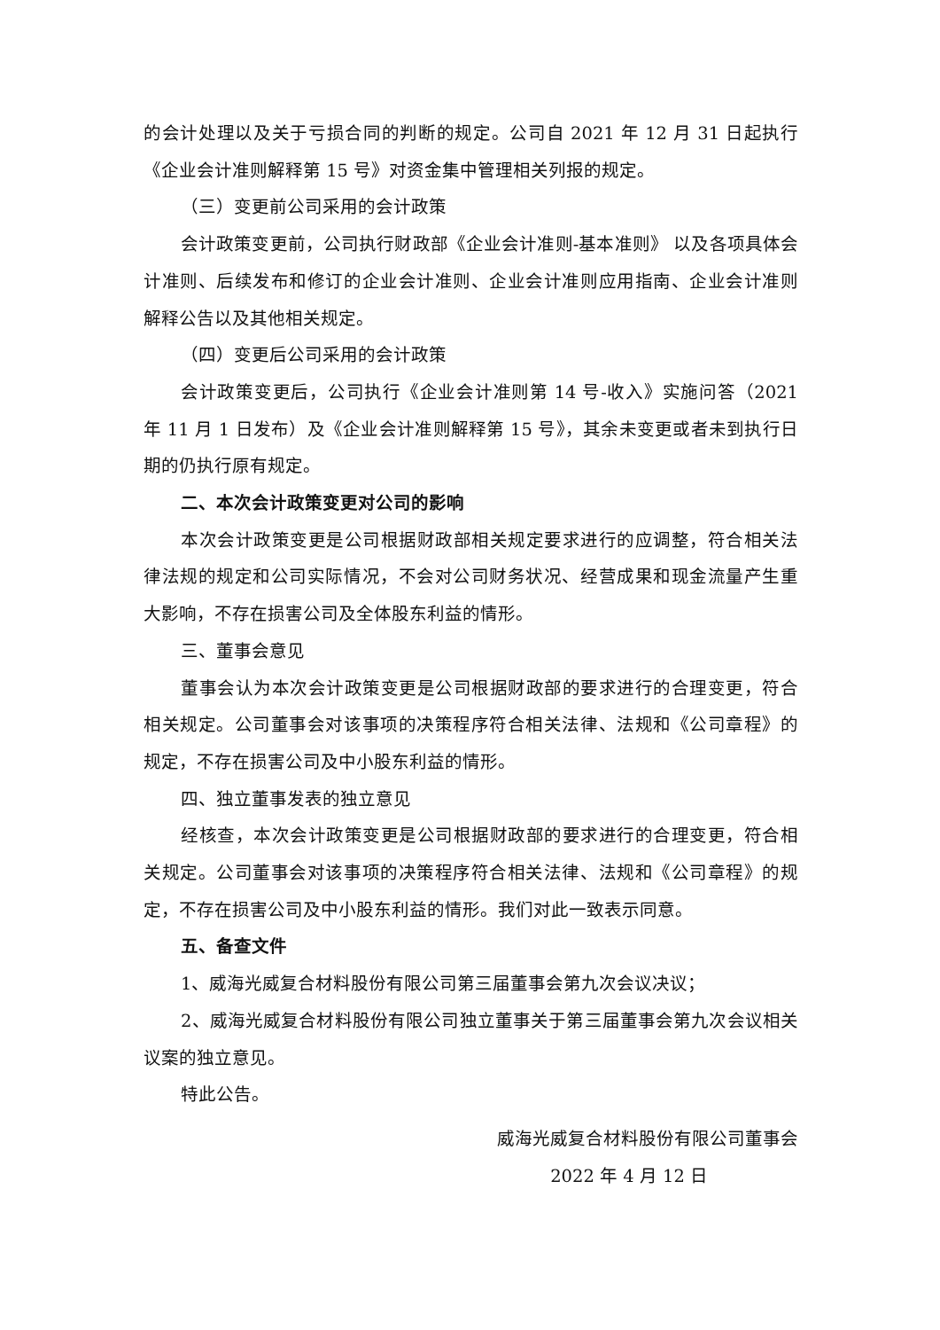的会计处理以及关于亏损合同的判断的规定。公司自 2021 年 12 月 31 日起执行《企业会计准则解释第 15 号》对资金集中管理相关列报的规定。
（三）变更前公司采用的会计政策
会计政策变更前，公司执行财政部《企业会计准则-基本准则》 以及各项具体会计准则、后续发布和修订的企业会计准则、企业会计准则应用指南、企业会计准则解释公告以及其他相关规定。
（四）变更后公司采用的会计政策
会计政策变更后，公司执行《企业会计准则第 14 号-收入》实施问答（2021 年 11 月 1 日发布）及《企业会计准则解释第 15 号》，其余未变更或者未到执行日期的仍执行原有规定。
二、本次会计政策变更对公司的影响
本次会计政策变更是公司根据财政部相关规定要求进行的应调整，符合相关法律法规的规定和公司实际情况，不会对公司财务状况、经营成果和现金流量产生重大影响，不存在损害公司及全体股东利益的情形。
三、董事会意见
董事会认为本次会计政策变更是公司根据财政部的要求进行的合理变更，符合相关规定。公司董事会对该事项的决策程序符合相关法律、法规和《公司章程》的规定，不存在损害公司及中小股东利益的情形。
四、独立董事发表的独立意见
经核查，本次会计政策变更是公司根据财政部的要求进行的合理变更，符合相关规定。公司董事会对该事项的决策程序符合相关法律、法规和《公司章程》的规定，不存在损害公司及中小股东利益的情形。我们对此一致表示同意。
五、备查文件
1、威海光威复合材料股份有限公司第三届董事会第九次会议决议；
2、威海光威复合材料股份有限公司独立董事关于第三届董事会第九次会议相关议案的独立意见。
特此公告。
威海光威复合材料股份有限公司董事会
2022 年 4 月 12 日